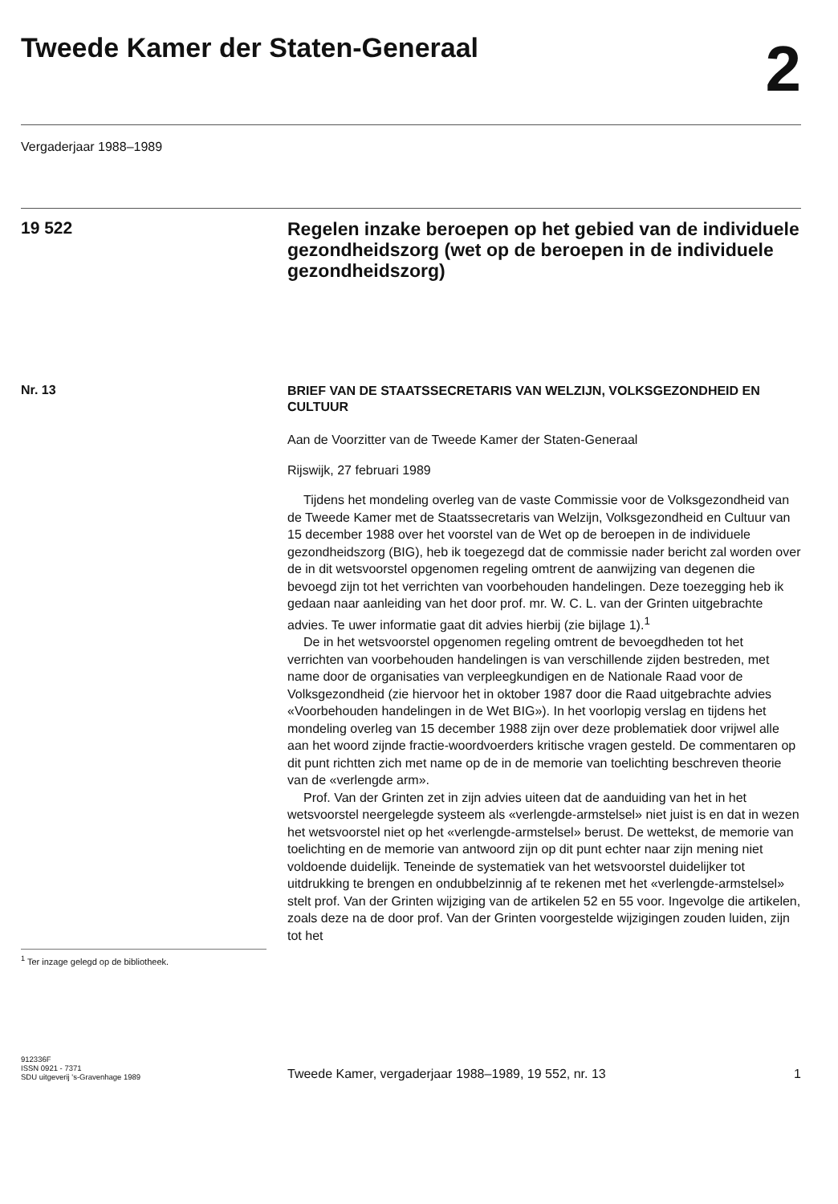Tweede Kamer der Staten-Generaal
2
Vergaderjaar 1988–1989
19 522
Regelen inzake beroepen op het gebied van de individuele gezondheidszorg (wet op de beroepen in de individuele gezondheidszorg)
Nr. 13
BRIEF VAN DE STAATSSECRETARIS VAN WELZIJN, VOLKSGE­ZONDHEID EN CULTUUR
Aan de Voorzitter van de Tweede Kamer der Staten-Generaal
Rijswijk, 27 februari 1989
Tijdens het mondeling overleg van de vaste Commissie voor de Volks­gezondheid van de Tweede Kamer met de Staatssecretaris van Welzijn, Volksgezondheid en Cultuur van 15 december 1988 over het voorstel van de Wet op de beroepen in de individuele gezondheidszorg (BIG), heb ik toegezegd dat de commissie nader bericht zal worden over de in dit wetsvoorstel opgenomen regeling omtrent de aanwijzing van degenen die bevoegd zijn tot het verrichten van voorbehouden handelingen. Deze toezegging heb ik gedaan naar aanleiding van het door prof. mr. W. C. L. van der Grinten uitgebrachte advies. Te uwer informatie gaat dit advies hierbij (zie bijlage 1).<sup>1</sup>
De in het wetsvoorstel opgenomen regeling omtrent de bevoegdheden tot het verrichten van voorbehouden handelingen is van verschillende zijden bestreden, met name door de organisaties van verpleegkundigen en de Nationale Raad voor de Volksgezondheid (zie hiervoor het in oktober 1987 door die Raad uitgebrachte advies «Voorbehouden hande­lingen in de Wet BIG»). In het voorlopig verslag en tijdens het mondeling overleg van 15 december 1988 zijn over deze problematiek door vrijwel alle aan het woord zijnde fractie-woordvoerders kritische vragen gesteld. De commentaren op dit punt richtten zich met name op de in de memorie van toelichting beschreven theorie van de «verlengde arm».
Prof. Van der Grinten zet in zijn advies uiteen dat de aanduiding van het in het wetsvoorstel neergelegde systeem als «verlengde-armstelsel» niet juist is en dat in wezen het wetsvoorstel niet op het «verlengde-armstelsel» berust. De wettekst, de memorie van toelichting en de memorie van antwoord zijn op dit punt echter naar zijn mening niet voldoende duidelijk. Teneinde de systematiek van het wetsvoorstel duidelijker tot uitdrukking te brengen en ondubbelzinnig af te rekenen met het «verlengde-armstelsel» stelt prof. Van der Grinten wijziging van de artikelen 52 en 55 voor. Ingevolge die artikelen, zoals deze na de door prof. Van der Grinten voorgestelde wijzigingen zouden luiden, zijn tot het
<sup>1</sup> Ter inzage gelegd op de bibliotheek.
912336F
ISSN 0921 - 7371
SDU uitgeverij 's-Gravenhage 1989
Tweede Kamer, vergaderjaar 1988–1989, 19 552, nr. 13
1